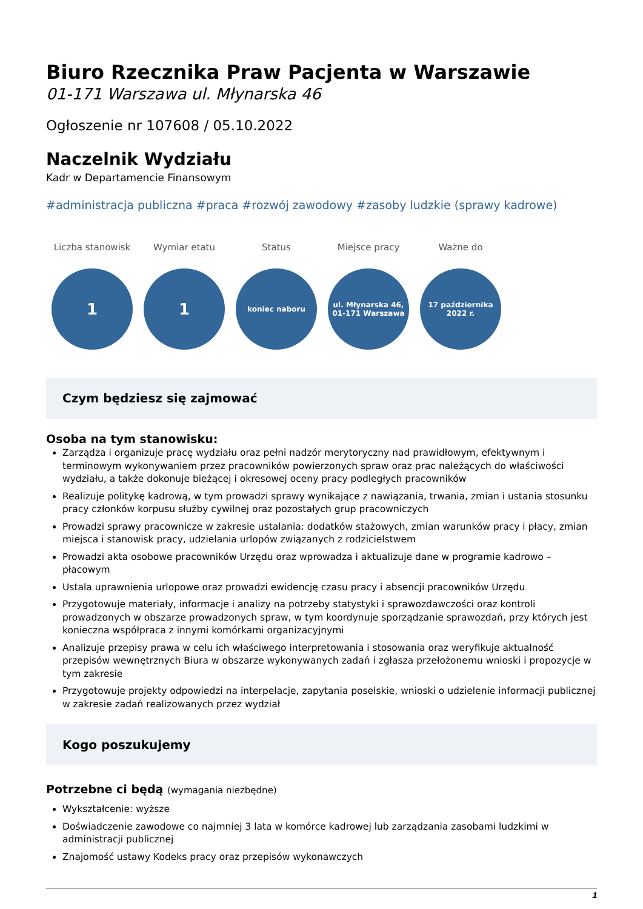Biuro Rzecznika Praw Pacjenta w Warszawie
01-171 Warszawa ul. Młynarska 46
Ogłoszenie nr 107608 / 05.10.2022
Naczelnik Wydziału
Kadr w Departamencie Finansowym
#administracja publiczna #praca #rozwój zawodowy #zasoby ludzkie (sprawy kadrowe)
Liczba stanowisk
1
Wymiar etatu
1
Status
koniec naboru
Miejsce pracy
ul. Młynarska 46,
01-171 Warszawa
Ważne do
17 października
2022 r.
Czym będziesz się zajmować
Osoba na tym stanowisku:
Zarządza i organizuje pracę wydziału oraz pełni nadzór merytoryczny nad prawidłowym, efektywnym i terminowym wykonywaniem przez pracowników powierzonych spraw oraz prac należących do właściwości wydziału, a także dokonuje bieżącej i okresowej oceny pracy podległych pracowników
Realizuje politykę kadrową, w tym prowadzi sprawy wynikające z nawiązania, trwania, zmian i ustania stosunku pracy członków korpusu służby cywilnej oraz pozostałych grup pracowniczych
Prowadzi sprawy pracownicze w zakresie ustalania: dodatków stażowych, zmian warunków pracy i płacy, zmian miejsca i stanowisk pracy, udzielania urlopów związanych z rodzicielstwem
Prowadzi akta osobowe pracowników Urzędu oraz wprowadza i aktualizuje dane w programie kadrowo – płacowym
Ustala uprawnienia urlopowe oraz prowadzi ewidencję czasu pracy i absencji pracowników Urzędu
Przygotowuje materiały, informacje i analizy na potrzeby statystyki i sprawozdawczości oraz kontroli prowadzonych w obszarze prowadzonych spraw, w tym koordynuje sporządzanie sprawozdań, przy których jest konieczna współpraca z innymi komórkami organizacyjnymi
Analizuje przepisy prawa w celu ich właściwego interpretowania i stosowania oraz weryfikuje aktualność przepisów wewnętrznych Biura w obszarze wykonywanych zadań i zgłasza przełożonemu wnioski i propozycje w tym zakresie
Przygotowuje projekty odpowiedzi na interpelacje, zapytania poselskie, wnioski o udzielenie informacji publicznej w zakresie zadań realizowanych przez wydział
Kogo poszukujemy
Potrzebne ci będą (wymagania niezbędne)
Wykształcenie: wyższe
Doświadczenie zawodowe co najmniej 3 lata w komórce kadrowej lub zarządzania zasobami ludzkimi w administracji publicznej
Znajomość ustawy Kodeks pracy oraz przepisów wykonawczych
1